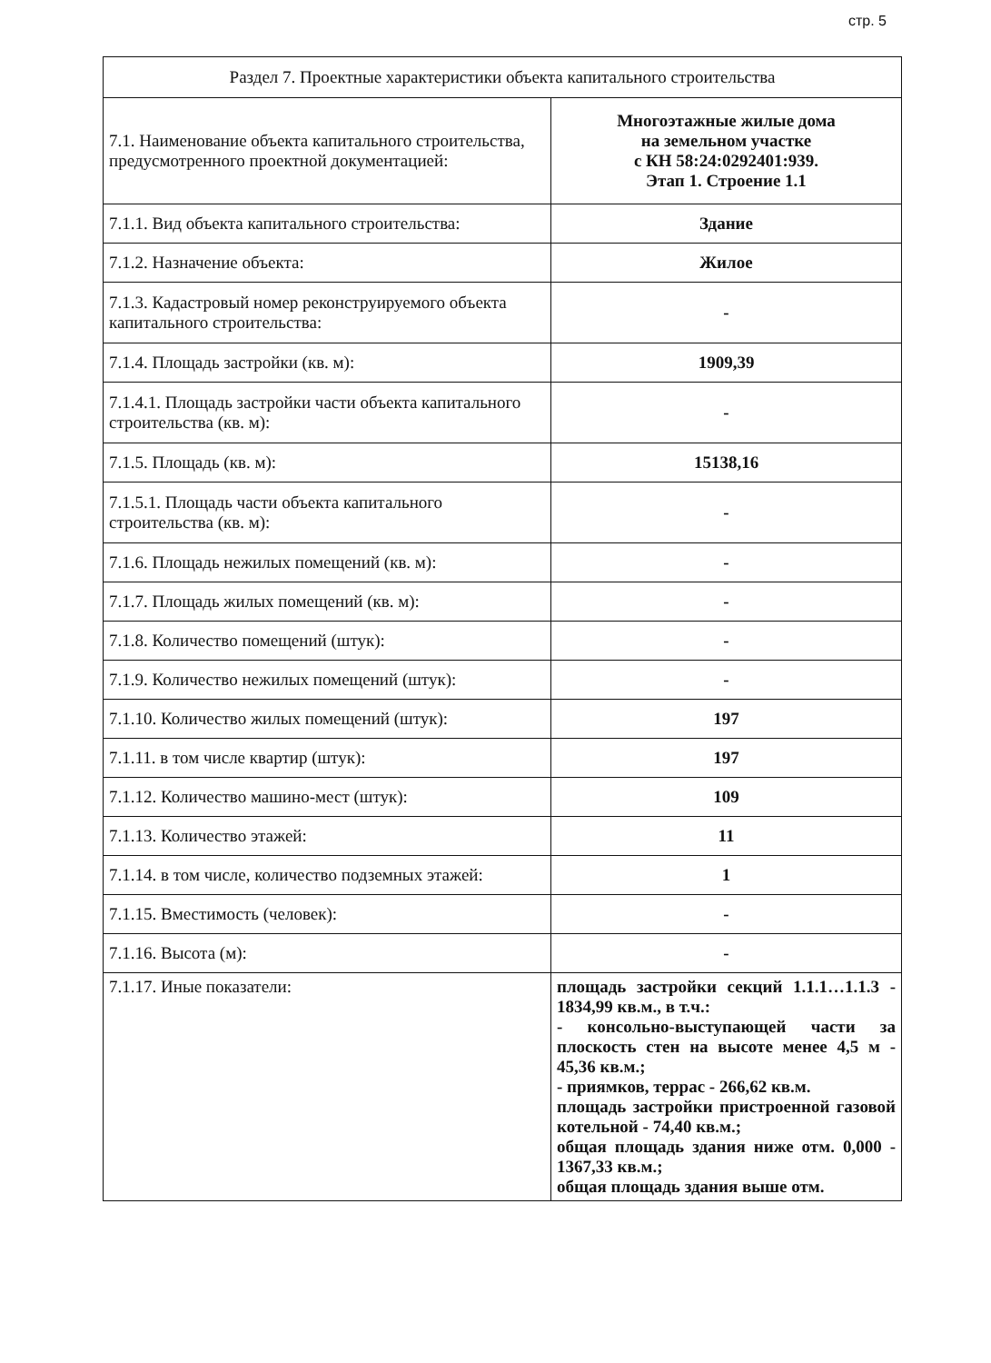стр. 5
| Раздел 7. Проектные характеристики объекта капитального строительства | |
| 7.1. Наименование объекта капитального строительства, предусмотренного проектной документацией: | Многоэтажные жилые дома на земельном участке с КН 58:24:0292401:939. Этап 1. Строение 1.1 |
| 7.1.1. Вид объекта капитального строительства: | Здание |
| 7.1.2. Назначение объекта: | Жилое |
| 7.1.3. Кадастровый номер реконструируемого объекта капитального строительства: | - |
| 7.1.4. Площадь застройки (кв. м): | 1909,39 |
| 7.1.4.1. Площадь застройки части объекта капитального строительства (кв. м): | - |
| 7.1.5. Площадь (кв. м): | 15138,16 |
| 7.1.5.1. Площадь части объекта капитального строительства (кв. м): | - |
| 7.1.6. Площадь нежилых помещений (кв. м): | - |
| 7.1.7. Площадь жилых помещений (кв. м): | - |
| 7.1.8. Количество помещений (штук): | - |
| 7.1.9. Количество нежилых помещений (штук): | - |
| 7.1.10. Количество жилых помещений (штук): | 197 |
| 7.1.11. в том числе квартир (штук): | 197 |
| 7.1.12. Количество машино-мест (штук): | 109 |
| 7.1.13. Количество этажей: | 11 |
| 7.1.14. в том числе, количество подземных этажей: | 1 |
| 7.1.15. Вместимость (человек): | - |
| 7.1.16. Высота (м): | - |
| 7.1.17. Иные показатели: | площадь застройки секций 1.1.1…1.1.3 - 1834,99 кв.м., в т.ч.: - консольно-выступающей части за плоскость стен на высоте менее 4,5 м - 45,36 кв.м.; - приямков, террас - 266,62 кв.м. площадь застройки пристроенной газовой котельной - 74,40 кв.м.; общая площадь здания ниже отм. 0,000 - 1367,33 кв.м.; общая площадь здания выше отм. |